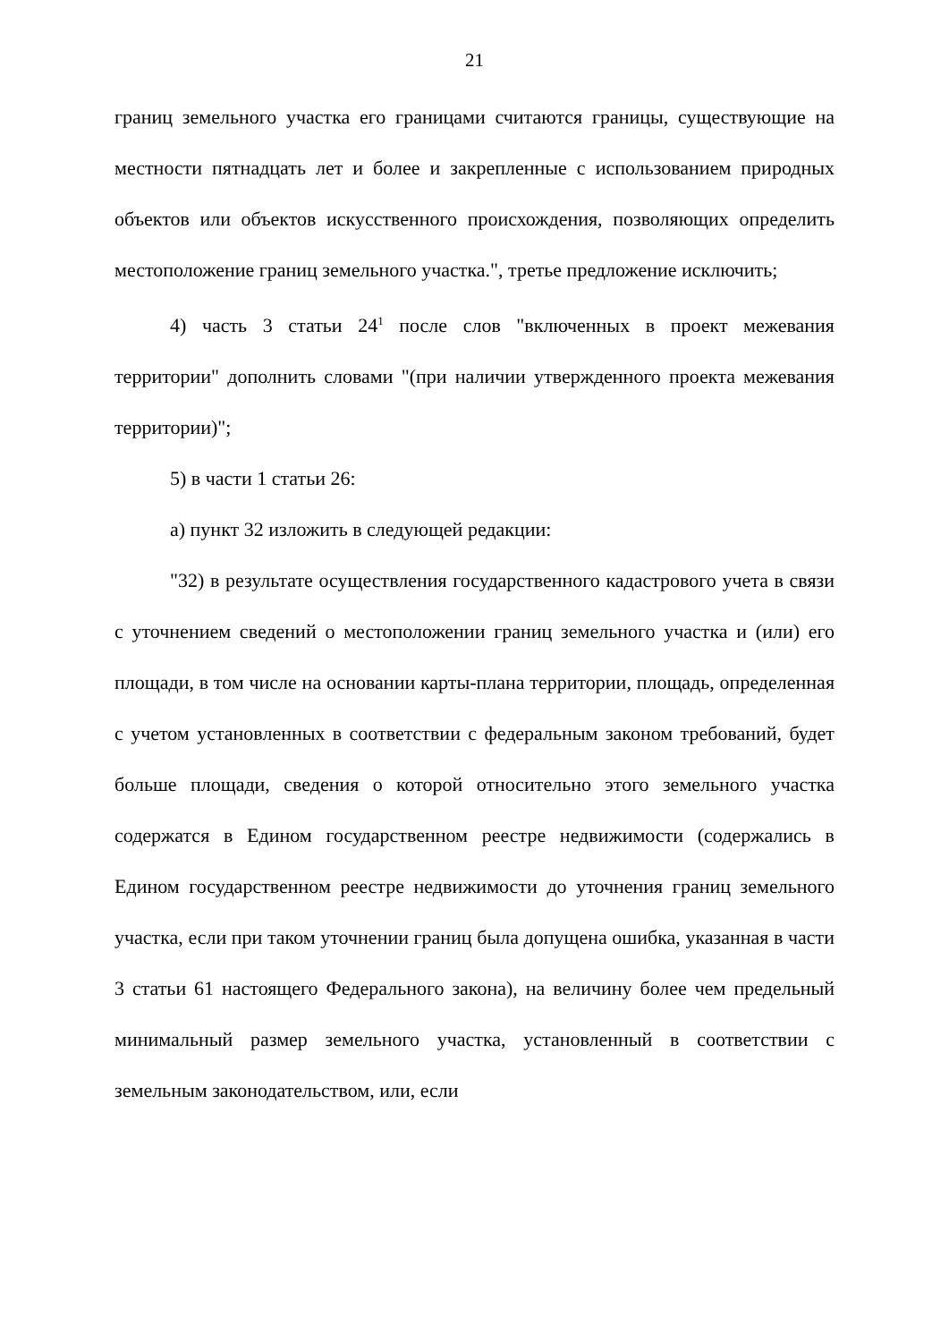21
границ земельного участка его границами считаются границы, существующие на местности пятнадцать лет и более и закрепленные с использованием природных объектов или объектов искусственного происхождения, позволяющих определить местоположение границ земельного участка.", третье предложение исключить;
4) часть 3 статьи 24<sup>1</sup> после слов "включенных в проект межевания территории" дополнить словами "(при наличии утвержденного проекта межевания территории)";
5) в части 1 статьи 26:
а) пункт 32 изложить в следующей редакции:
"32) в результате осуществления государственного кадастрового учета в связи с уточнением сведений о местоположении границ земельного участка и (или) его площади, в том числе на основании карты-плана территории, площадь, определенная с учетом установленных в соответствии с федеральным законом требований, будет больше площади, сведения о которой относительно этого земельного участка содержатся в Едином государственном реестре недвижимости (содержались в Едином государственном реестре недвижимости до уточнения границ земельного участка, если при таком уточнении границ была допущена ошибка, указанная в части 3 статьи 61 настоящего Федерального закона), на величину более чем предельный минимальный размер земельного участка, установленный в соответствии с земельным законодательством, или, если